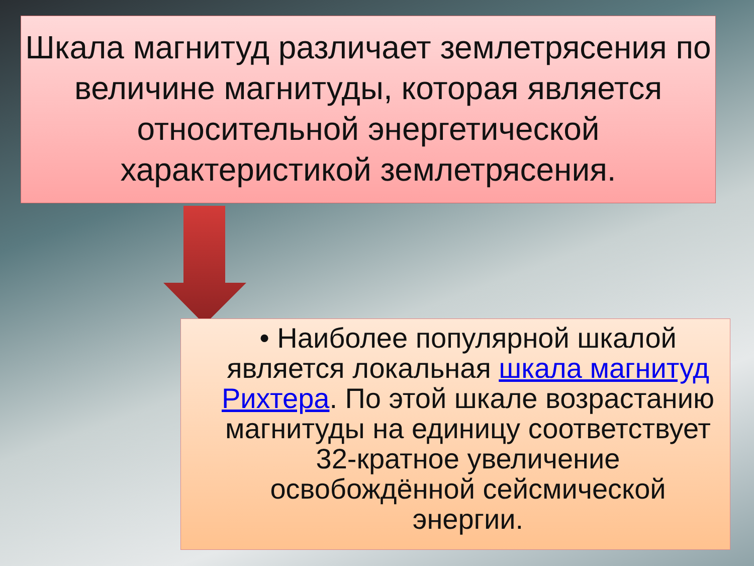Шкала магнитуд различает землетрясения по величине магнитуды, которая является относительной энергетической характеристикой землетрясения.
• Наиболее популярной шкалой является локальная шкала магнитуд Рихтера. По этой шкале возрастанию магнитуды на единицу соответствует 32-кратное увеличение освобождённой сейсмической энергии.